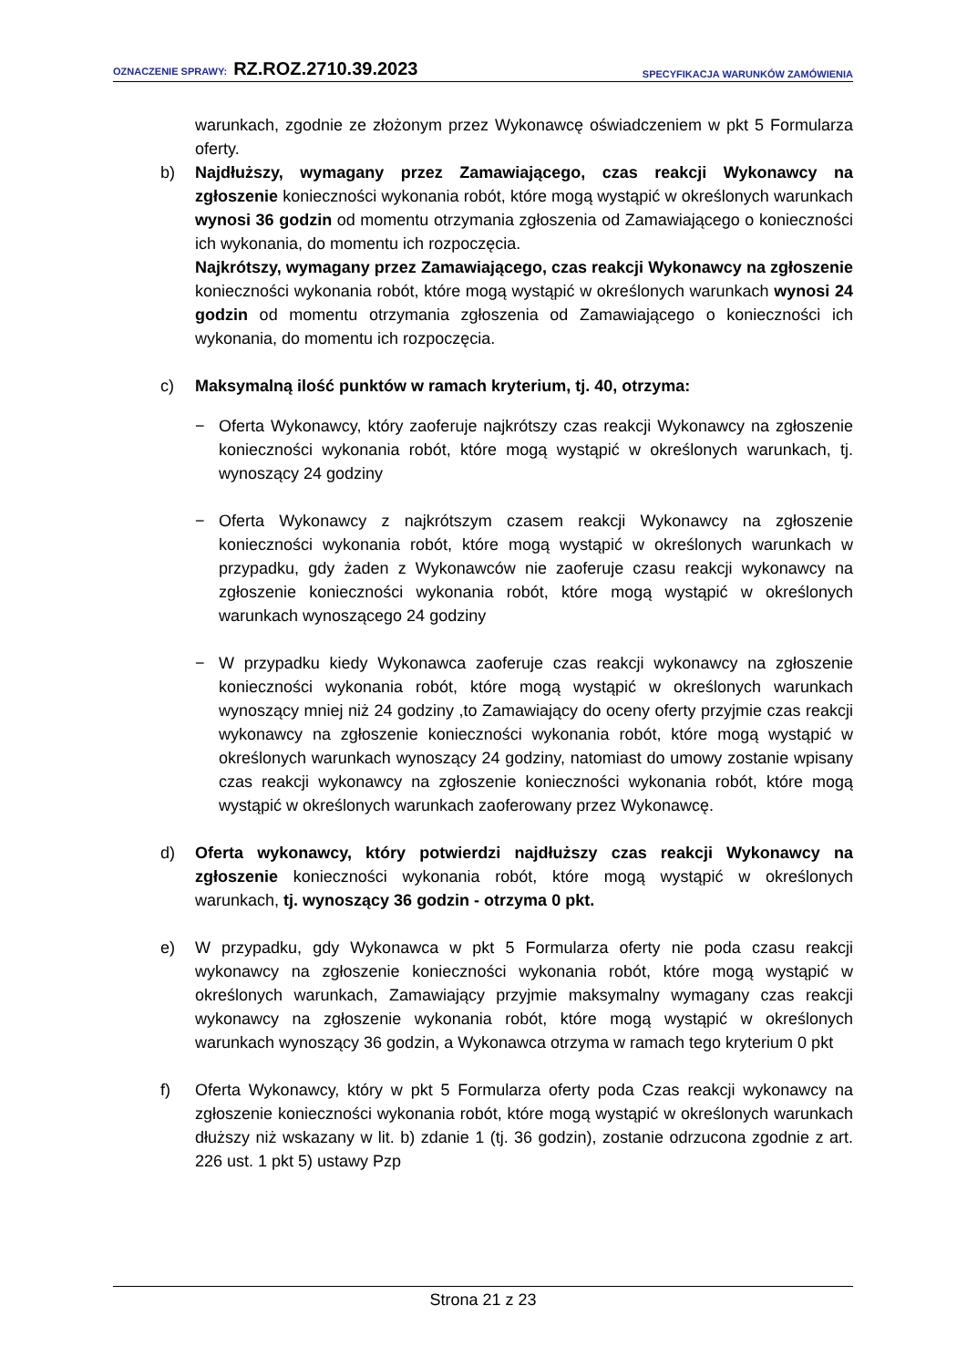OZNACZENIE SPRAWY: RZ.ROZ.2710.39.2023
SPECYFIKACJA WARUNKÓW ZAMÓWIENIA
warunkach, zgodnie ze złożonym przez Wykonawcę oświadczeniem w pkt 5 Formularza oferty.
b) Najdłuższy, wymagany przez Zamawiającego, czas reakcji Wykonawcy na zgłoszenie konieczności wykonania robót, które mogą wystąpić w określonych warunkach wynosi 36 godzin od momentu otrzymania zgłoszenia od Zamawiającego o konieczności ich wykonania, do momentu ich rozpoczęcia.
Najkrótszy, wymagany przez Zamawiającego, czas reakcji Wykonawcy na zgłoszenie konieczności wykonania robót, które mogą wystąpić w określonych warunkach wynosi 24 godzin od momentu otrzymania zgłoszenia od Zamawiającego o konieczności ich wykonania, do momentu ich rozpoczęcia.
c) Maksymalną ilość punktów w ramach kryterium, tj. 40, otrzyma:
− Oferta Wykonawcy, który zaoferuje najkrótszy czas reakcji Wykonawcy na zgłoszenie konieczności wykonania robót, które mogą wystąpić w określonych warunkach, tj. wynoszący 24 godziny
− Oferta Wykonawcy z najkrótszym czasem reakcji Wykonawcy na zgłoszenie konieczności wykonania robót, które mogą wystąpić w określonych warunkach w przypadku, gdy żaden z Wykonawców nie zaoferuje czasu reakcji wykonawcy na zgłoszenie konieczności wykonania robót, które mogą wystąpić w określonych warunkach wynoszącego 24 godziny
− W przypadku kiedy Wykonawca zaoferuje czas reakcji wykonawcy na zgłoszenie konieczności wykonania robót, które mogą wystąpić w określonych warunkach wynoszący mniej niż 24 godziny ,to Zamawiający do oceny oferty przyjmie czas reakcji wykonawcy na zgłoszenie konieczności wykonania robót, które mogą wystąpić w określonych warunkach wynoszący 24 godziny, natomiast do umowy zostanie wpisany czas reakcji wykonawcy na zgłoszenie konieczności wykonania robót, które mogą wystąpić w określonych warunkach zaoferowany przez Wykonawcę.
d) Oferta wykonawcy, który potwierdzi najdłuższy czas reakcji Wykonawcy na zgłoszenie konieczności wykonania robót, które mogą wystąpić w określonych warunkach, tj. wynoszący 36 godzin - otrzyma 0 pkt.
e) W przypadku, gdy Wykonawca w pkt 5 Formularza oferty nie poda czasu reakcji wykonawcy na zgłoszenie konieczności wykonania robót, które mogą wystąpić w określonych warunkach, Zamawiający przyjmie maksymalny wymagany czas reakcji wykonawcy na zgłoszenie wykonania robót, które mogą wystąpić w określonych warunkach wynoszący 36 godzin, a Wykonawca otrzyma w ramach tego kryterium 0 pkt
f) Oferta Wykonawcy, który w pkt 5 Formularza oferty poda Czas reakcji wykonawcy na zgłoszenie konieczności wykonania robót, które mogą wystąpić w określonych warunkach dłuższy niż wskazany w lit. b) zdanie 1 (tj. 36 godzin), zostanie odrzucona zgodnie z art. 226 ust. 1 pkt 5) ustawy Pzp
Strona 21 z 23